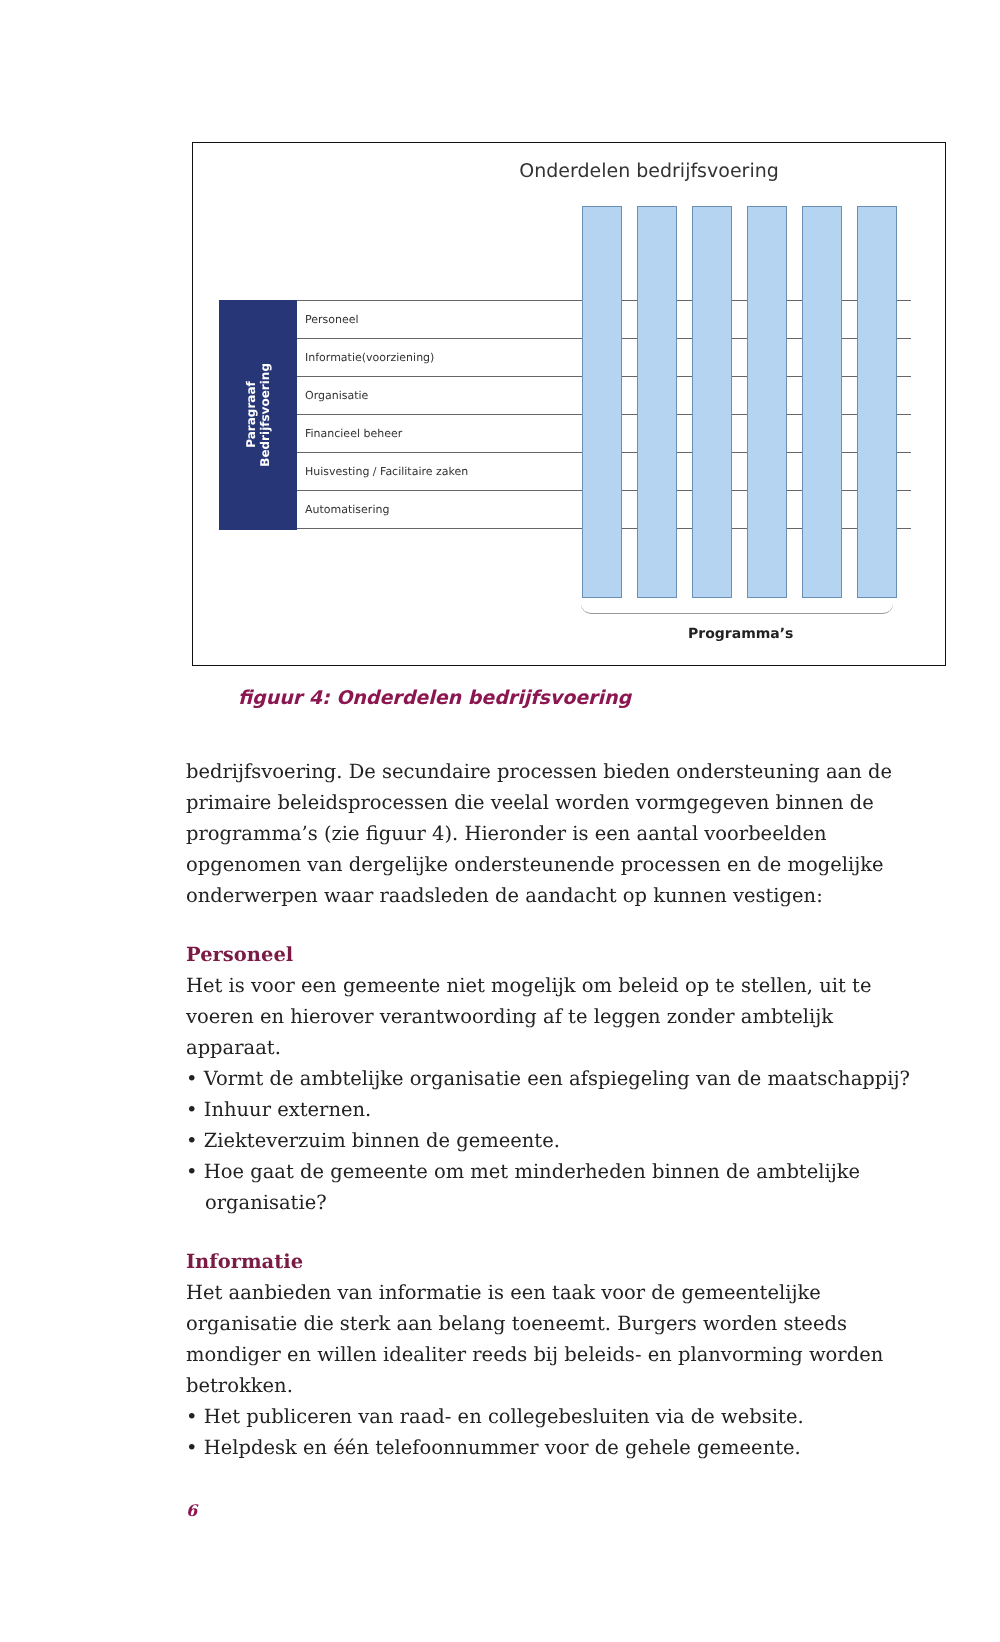Onderdelen bedrijfsvoering
Paragraaf
Bedrijfsvoering
Personeel
Informatie(voorziening)
Organisatie
Financieel beheer
Huisvesting / Facilitaire zaken
Automatisering
Programma’s
figuur 4: Onderdelen bedrijfsvoering
bedrijfsvoering. De secundaire processen bieden ondersteuning aan de primaire beleidsprocessen die veelal worden vormgegeven binnen de programma’s (zie figuur 4). Hieronder is een aantal voorbeelden opgenomen van dergelijke ondersteunende processen en de mogelijke onderwerpen waar raadsleden de aandacht op kunnen vestigen:
Personeel
Het is voor een gemeente niet mogelijk om beleid op te stellen, uit te voeren en hierover verantwoording af te leggen zonder ambtelijk apparaat.
• Vormt de ambtelijke organisatie een afspiegeling van de maatschappij?
• Inhuur externen.
• Ziekteverzuim binnen de gemeente.
• Hoe gaat de gemeente om met minderheden binnen de ambtelijke organisatie?
Informatie
Het aanbieden van informatie is een taak voor de gemeentelijke organisatie die sterk aan belang toeneemt. Burgers worden steeds mondiger en willen idealiter reeds bij beleids- en planvorming worden betrokken.
• Het publiceren van raad- en collegebesluiten via de website.
• Helpdesk en één telefoonnummer voor de gehele gemeente.
6